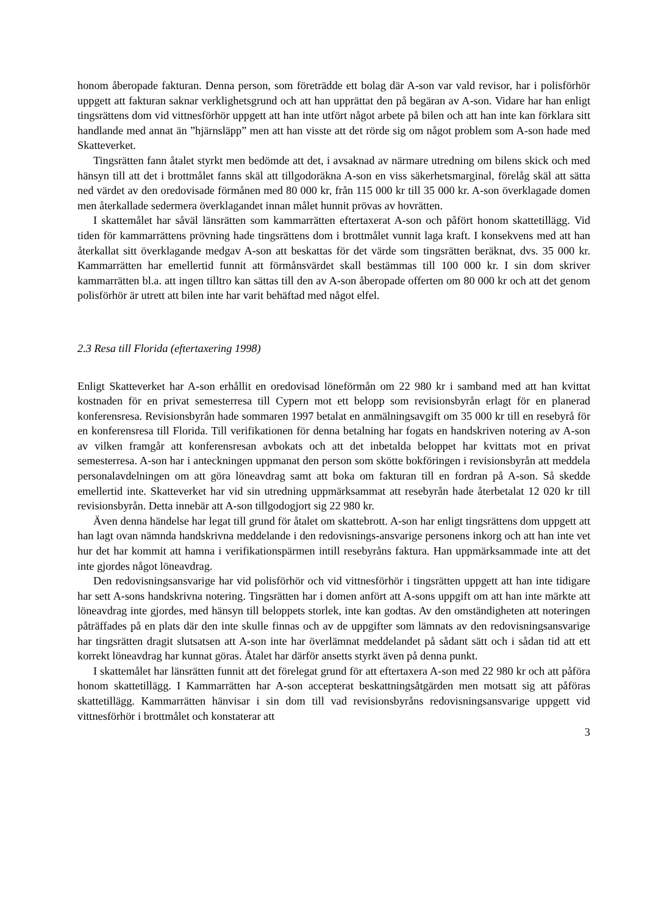honom åberopade fakturan. Denna person, som företrädde ett bolag där A-son var vald revisor, har i polisförhör uppgett att fakturan saknar verklighetsgrund och att han upprättat den på begäran av A-son. Vidare har han enligt tingsrättens dom vid vittnesförhör uppgett att han inte utfört något arbete på bilen och att han inte kan förklara sitt handlande med annat än ”hjärnsläpp” men att han visste att det rörde sig om något problem som A-son hade med Skatteverket.
Tingsrätten fann åtalet styrkt men bedömde att det, i avsaknad av närmare utredning om bilens skick och med hänsyn till att det i brottmålet fanns skäl att tillgodoräkna A-son en viss säkerhetsmarginal, förelåg skäl att sätta ned värdet av den oredovisade förmånen med 80 000 kr, från 115 000 kr till 35 000 kr. A-son överklagade domen men återkallade sedermera överklagandet innan målet hunnit prövas av hovrätten.
I skattemålet har såväl länsrätten som kammarrätten eftertaxerat A-son och påfört honom skattetillägg. Vid tiden för kammarrättens prövning hade tingsrättens dom i brottmålet vunnit laga kraft. I konsekvens med att han återkallat sitt överklagande medgav A-son att beskattas för det värde som tingsrätten beräknat, dvs. 35 000 kr. Kammarrätten har emellertid funnit att förmånsvärdet skall bestämmas till 100 000 kr. I sin dom skriver kammarrätten bl.a. att ingen tilltro kan sättas till den av A-son åberopade offerten om 80 000 kr och att det genom polisförhör är utrett att bilen inte har varit behäftad med något elfel.
2.3 Resa till Florida (eftertaxering 1998)
Enligt Skatteverket har A-son erhållit en oredovisad löneförmån om 22 980 kr i samband med att han kvittat kostnaden för en privat semesterresa till Cypern mot ett belopp som revisionsbyrån erlagt för en planerad konferensresa. Revisionsbyrån hade sommaren 1997 betalat en anmälningsavgift om 35 000 kr till en resebyrå för en konferensresa till Florida. Till verifikationen för denna betalning har fogats en handskriven notering av A-son av vilken framgår att konferensresan avbokats och att det inbetalda beloppet har kvittats mot en privat semesterresa. A-son har i anteckningen uppmanat den person som skötte bokföringen i revisionsbyrån att meddela personalavdelningen om att göra löneavdrag samt att boka om fakturan till en fordran på A-son. Så skedde emellertid inte. Skatteverket har vid sin utredning uppmärksammat att resebyrån hade återbetalat 12 020 kr till revisionsbyrån. Detta innebär att A-son tillgodogjort sig 22 980 kr.
Även denna händelse har legat till grund för åtalet om skattebrott. A-son har enligt tingsrättens dom uppgett att han lagt ovan nämnda handskrivna meddelande i den redovisnings-ansvarige personens inkorg och att han inte vet hur det har kommit att hamna i verifikationspärmen intill resebyråns faktura. Han uppmärksammade inte att det inte gjordes något löneavdrag.
Den redovisningsansvarige har vid polisförhör och vid vittnesförhör i tingsrätten uppgett att han inte tidigare har sett A-sons handskrivna notering. Tingsrätten har i domen anfört att A-sons uppgift om att han inte märkte att löneavdrag inte gjordes, med hänsyn till beloppets storlek, inte kan godtas. Av den omständigheten att noteringen påträffades på en plats där den inte skulle finnas och av de uppgifter som lämnats av den redovisningsansvarige har tingsrätten dragit slutsatsen att A-son inte har överlämnat meddelandet på sådant sätt och i sådan tid att ett korrekt löneavdrag har kunnat göras. Åtalet har därför ansetts styrkt även på denna punkt.
I skattemålet har länsrätten funnit att det förelegat grund för att eftertaxera A-son med 22 980 kr och att påföra honom skattetillägg. I Kammarrätten har A-son accepterat beskattningsåtgärden men motsatt sig att påföras skattetillägg. Kammarrätten hänvisar i sin dom till vad revisionsbyråns redovisningsansvarige uppgett vid vittnesförhör i brottmålet och konstaterar att
3